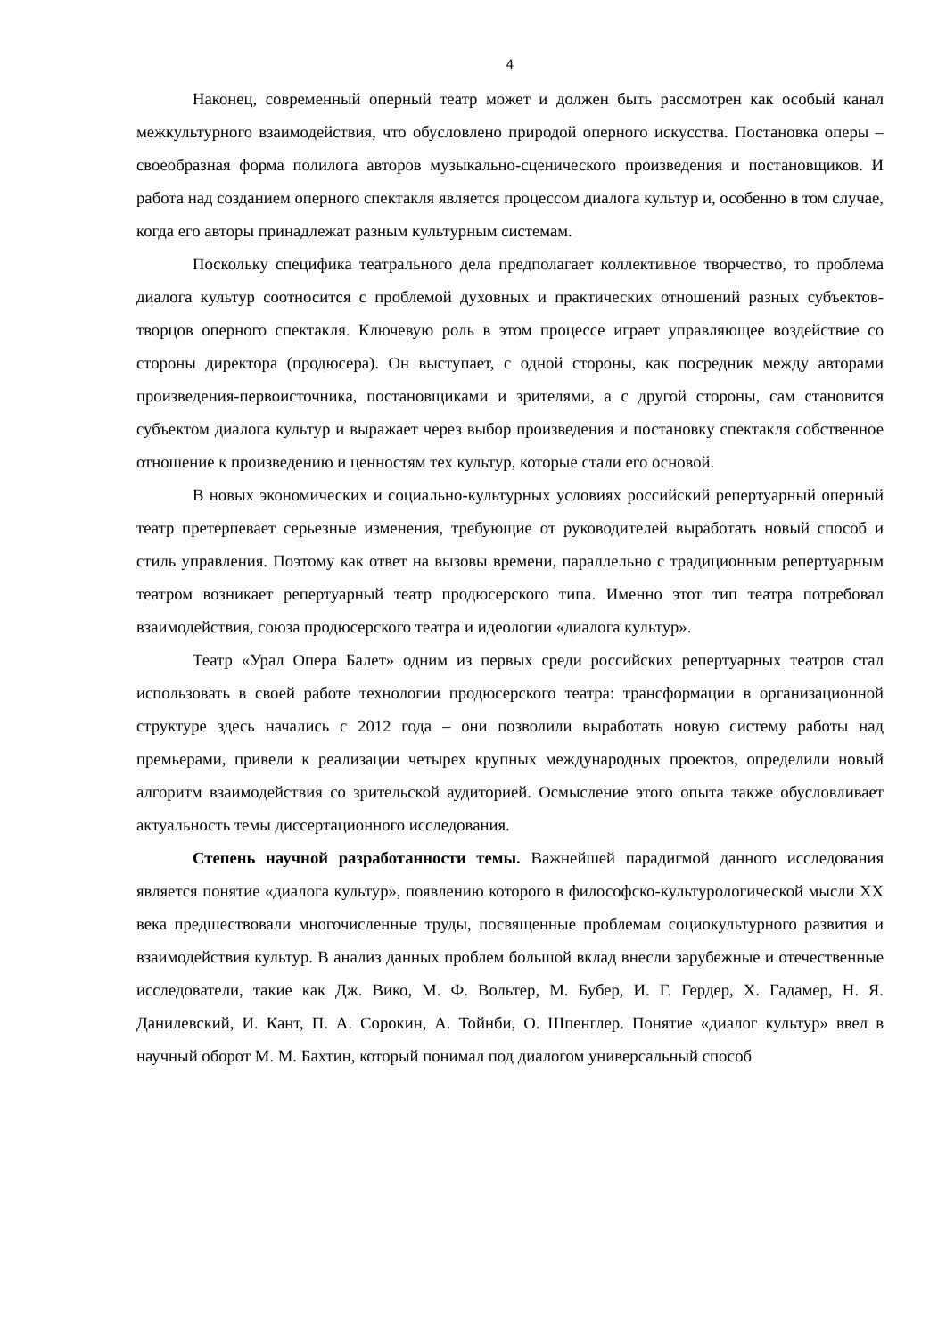4
Наконец, современный оперный театр может и должен быть рассмотрен как особый канал межкультурного взаимодействия, что обусловлено природой оперного искусства. Постановка оперы – своеобразная форма полилога авторов музыкально-сценического произведения и постановщиков. И работа над созданием оперного спектакля является процессом диалога культур и, особенно в том случае, когда его авторы принадлежат разным культурным системам.
Поскольку специфика театрального дела предполагает коллективное творчество, то проблема диалога культур соотносится с проблемой духовных и практических отношений разных субъектов-творцов оперного спектакля. Ключевую роль в этом процессе играет управляющее воздействие со стороны директора (продюсера). Он выступает, с одной стороны, как посредник между авторами произведения-первоисточника, постановщиками и зрителями, а с другой стороны, сам становится субъектом диалога культур и выражает через выбор произведения и постановку спектакля собственное отношение к произведению и ценностям тех культур, которые стали его основой.
В новых экономических и социально-культурных условиях российский репертуарный оперный театр претерпевает серьезные изменения, требующие от руководителей выработать новый способ и стиль управления. Поэтому как ответ на вызовы времени, параллельно с традиционным репертуарным театром возникает репертуарный театр продюсерского типа. Именно этот тип театра потребовал взаимодействия, союза продюсерского театра и идеологии «диалога культур».
Театр «Урал Опера Балет» одним из первых среди российских репертуарных театров стал использовать в своей работе технологии продюсерского театра: трансформации в организационной структуре здесь начались с 2012 года – они позволили выработать новую систему работы над премьерами, привели к реализации четырех крупных международных проектов, определили новый алгоритм взаимодействия со зрительской аудиторией. Осмысление этого опыта также обусловливает актуальность темы диссертационного исследования.
Степень научной разработанности темы. Важнейшей парадигмой данного исследования является понятие «диалога культур», появлению которого в философско-культурологической мысли XX века предшествовали многочисленные труды, посвященные проблемам социокультурного развития и взаимодействия культур. В анализ данных проблем большой вклад внесли зарубежные и отечественные исследователи, такие как Дж. Вико, М. Ф. Вольтер, М. Бубер, И. Г. Гердер, Х. Гадамер, Н. Я. Данилевский, И. Кант, П. А. Сорокин, А. Тойнби, О. Шпенглер. Понятие «диалог культур» ввел в научный оборот М. М. Бахтин, который понимал под диалогом универсальный способ